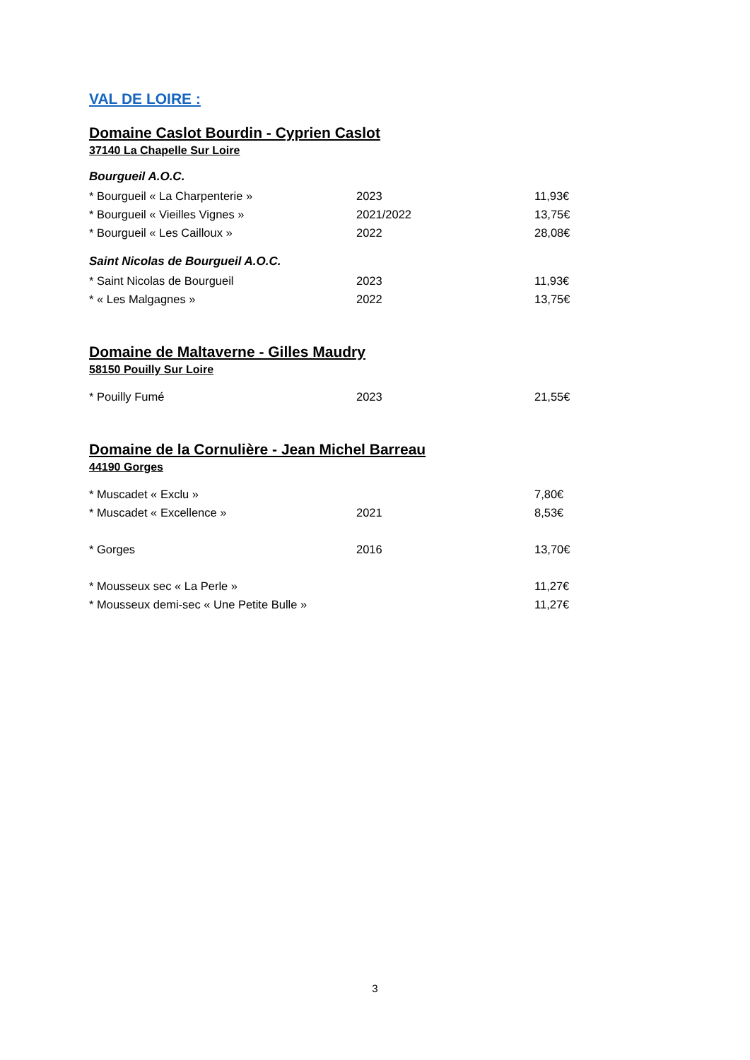VAL DE LOIRE :
Domaine Caslot Bourdin - Cyprien Caslot
37140 La Chapelle Sur Loire
Bourgueil A.O.C.
| * Bourgueil « La Charpenterie » | 2023 | 11,93€ |
| * Bourgueil « Vieilles Vignes » | 2021/2022 | 13,75€ |
| * Bourgueil « Les Cailloux » | 2022 | 28,08€ |
Saint Nicolas de Bourgueil A.O.C.
| * Saint Nicolas de Bourgueil | 2023 | 11,93€ |
| * « Les Malgagnes » | 2022 | 13,75€ |
Domaine de Maltaverne - Gilles Maudry
58150 Pouilly Sur Loire
| * Pouilly Fumé | 2023 | 21,55€ |
Domaine de la Cornulière - Jean Michel Barreau
44190 Gorges
| * Muscadet « Exclu » | | 7,80€ |
| * Muscadet « Excellence » | 2021 | 8,53€ |
| * Gorges | 2016 | 13,70€ |
| * Mousseux sec « La Perle » | | 11,27€ |
| * Mousseux demi-sec « Une Petite Bulle » | | 11,27€ |
3